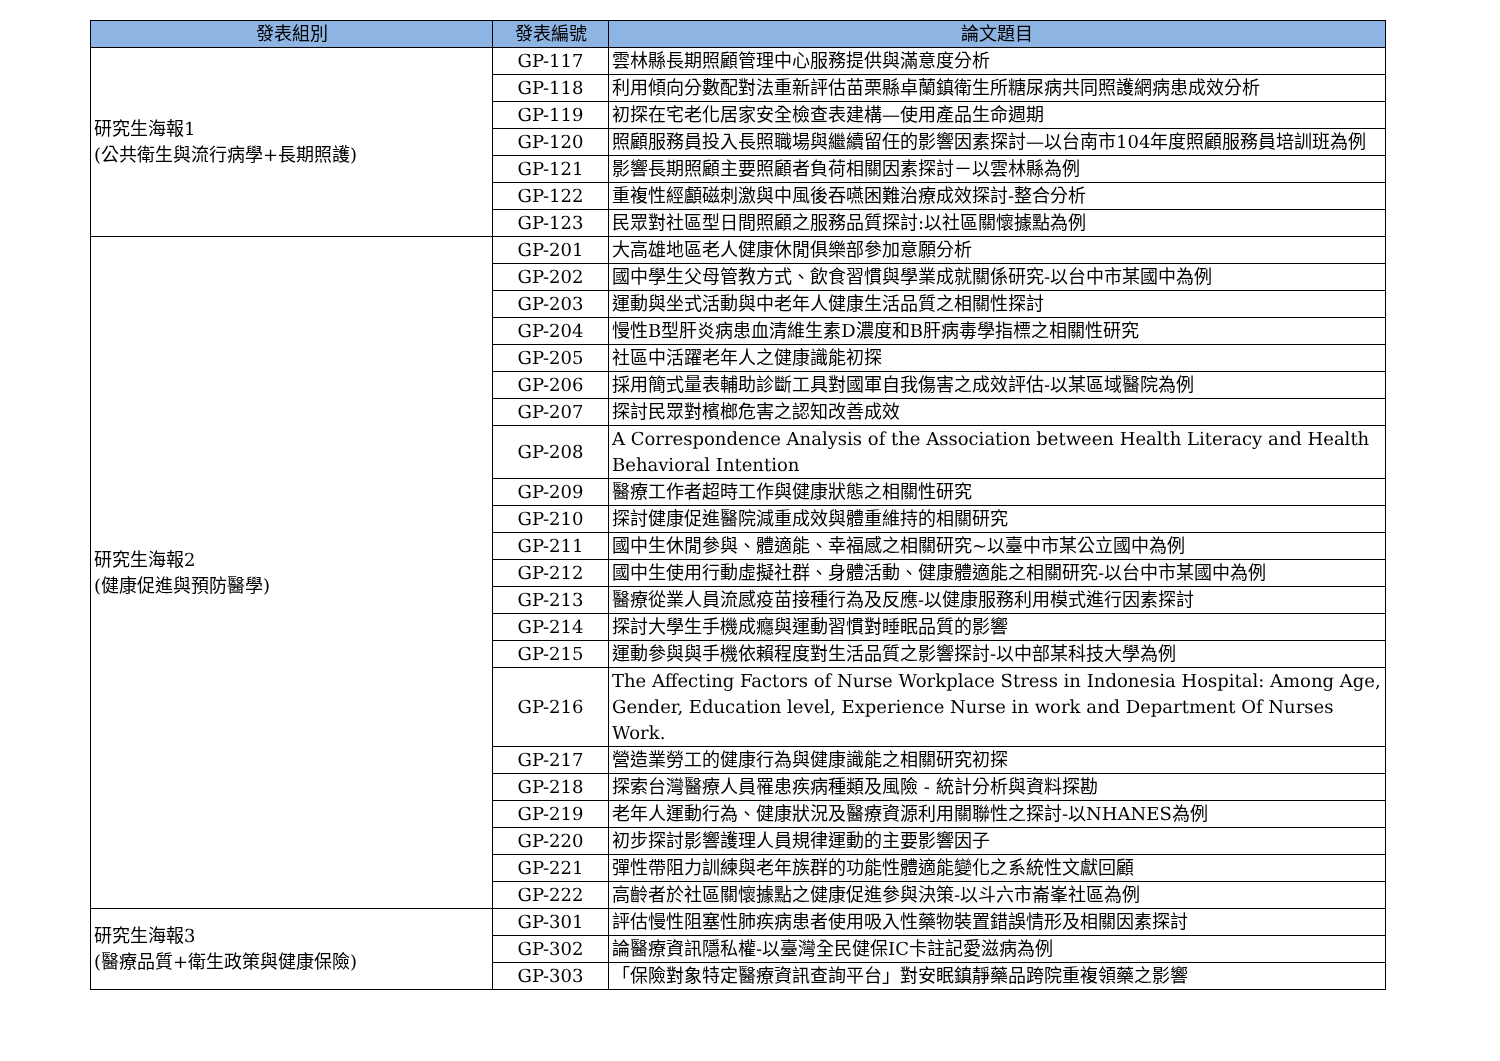| 發表組別 | 發表編號 | 論文題目 |
| --- | --- | --- |
| 研究生海報1 (公共衛生與流行病學+長期照護) | GP-117 | 雲林縣長期照顧管理中心服務提供與滿意度分析 |
| | GP-118 | 利用傾向分數配對法重新評估苗栗縣卓蘭鎮衛生所糖尿病共同照護網病患成效分析 |
| | GP-119 | 初探在宅老化居家安全檢查表建構—使用產品生命週期 |
| | GP-120 | 照顧服務員投入長照職場與繼續留任的影響因素探討—以台南市104年度照顧服務員培訓班為例 |
| | GP-121 | 影響長期照顧主要照顧者負荷相關因素探討－以雲林縣為例 |
| | GP-122 | 重複性經顱磁刺激與中風後吞嚥困難治療成效探討-整合分析 |
| | GP-123 | 民眾對社區型日間照顧之服務品質探討:以社區關懷據點為例 |
| 研究生海報2 (健康促進與預防醫學) | GP-201 | 大高雄地區老人健康休閒俱樂部參加意願分析 |
| | GP-202 | 國中學生父母管教方式、飲食習慣與學業成就關係研究-以台中市某國中為例 |
| | GP-203 | 運動與坐式活動與中老年人健康生活品質之相關性探討 |
| | GP-204 | 慢性B型肝炎病患血清維生素D濃度和B肝病毒學指標之相關性研究 |
| | GP-205 | 社區中活躍老年人之健康識能初探 |
| | GP-206 | 採用簡式量表輔助診斷工具對國軍自我傷害之成效評估-以某區域醫院為例 |
| | GP-207 | 探討民眾對檳榔危害之認知改善成效 |
| | GP-208 | A Correspondence Analysis of the Association between Health Literacy and Health Behavioral Intention |
| | GP-209 | 醫療工作者超時工作與健康狀態之相關性研究 |
| | GP-210 | 探討健康促進醫院減重成效與體重維持的相關研究 |
| | GP-211 | 國中生休閒參與、體適能、幸福感之相關研究~以臺中市某公立國中為例 |
| | GP-212 | 國中生使用行動虛擬社群、身體活動、健康體適能之相關研究-以台中市某國中為例 |
| | GP-213 | 醫療從業人員流感疫苗接種行為及反應-以健康服務利用模式進行因素探討 |
| | GP-214 | 探討大學生手機成癮與運動習慣對睡眠品質的影響 |
| | GP-215 | 運動參與與手機依賴程度對生活品質之影響探討-以中部某科技大學為例 |
| | GP-216 | The Affecting Factors of Nurse Workplace Stress in Indonesia Hospital: Among Age, Gender, Education level, Experience Nurse in work and Department Of Nurses Work. |
| | GP-217 | 營造業勞工的健康行為與健康識能之相關研究初探 |
| | GP-218 | 探索台灣醫療人員罹患疾病種類及風險 - 統計分析與資料探勘 |
| | GP-219 | 老年人運動行為、健康狀況及醫療資源利用關聯性之探討-以NHANES為例 |
| | GP-220 | 初步探討影響護理人員規律運動的主要影響因子 |
| | GP-221 | 彈性帶阻力訓練與老年族群的功能性體適能變化之系統性文獻回顧 |
| | GP-222 | 高齡者於社區關懷據點之健康促進參與決策-以斗六市崙峯社區為例 |
| 研究生海報3 (醫療品質+衛生政策與健康保險) | GP-301 | 評估慢性阻塞性肺疾病患者使用吸入性藥物裝置錯誤情形及相關因素探討 |
| | GP-302 | 論醫療資訊隱私權-以臺灣全民健保IC卡註記愛滋病為例 |
| | GP-303 | 「保險對象特定醫療資訊查詢平台」對安眠鎮靜藥品跨院重複領藥之影響 |